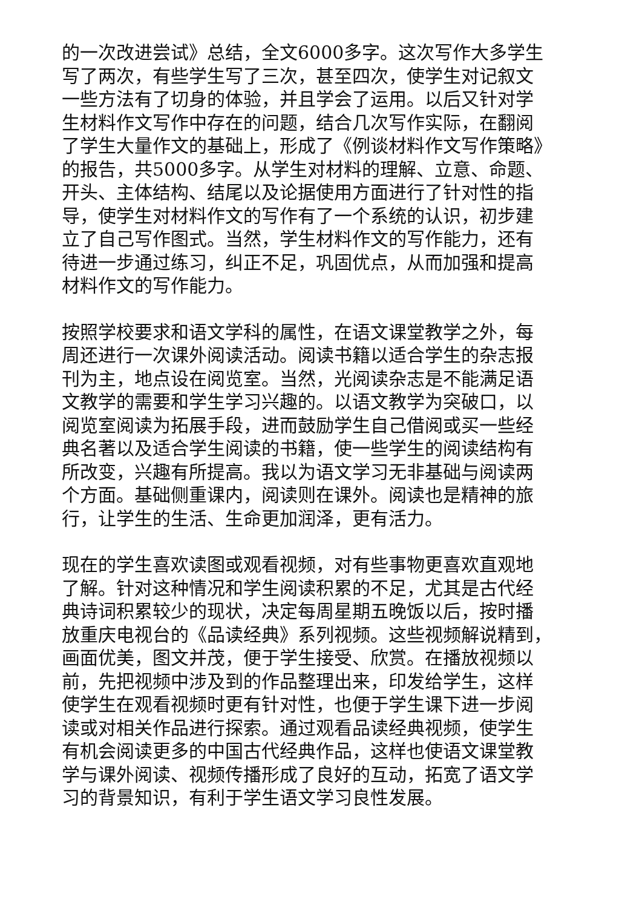的一次改进尝试》总结，全文6000多字。这次写作大多学生
写了两次，有些学生写了三次，甚至四次，使学生对记叙文
一些方法有了切身的体验，并且学会了运用。以后又针对学
生材料作文写作中存在的问题，结合几次写作实际，在翻阅
了学生大量作文的基础上，形成了《例谈材料作文写作策略》
的报告，共5000多字。从学生对材料的理解、立意、命题、
开头、主体结构、结尾以及论据使用方面进行了针对性的指
导，使学生对材料作文的写作有了一个系统的认识，初步建
立了自己写作图式。当然，学生材料作文的写作能力，还有
待进一步通过练习，纠正不足，巩固优点，从而加强和提高
材料作文的写作能力。
按照学校要求和语文学科的属性，在语文课堂教学之外，每
周还进行一次课外阅读活动。阅读书籍以适合学生的杂志报
刊为主，地点设在阅览室。当然，光阅读杂志是不能满足语
文教学的需要和学生学习兴趣的。以语文教学为突破口，以
阅览室阅读为拓展手段，进而鼓励学生自己借阅或买一些经
典名著以及适合学生阅读的书籍，使一些学生的阅读结构有
所改变，兴趣有所提高。我以为语文学习无非基础与阅读两
个方面。基础侧重课内，阅读则在课外。阅读也是精神的旅
行，让学生的生活、生命更加润泽，更有活力。
现在的学生喜欢读图或观看视频，对有些事物更喜欢直观地
了解。针对这种情况和学生阅读积累的不足，尤其是古代经
典诗词积累较少的现状，决定每周星期五晚饭以后，按时播
放重庆电视台的《品读经典》系列视频。这些视频解说精到，
画面优美，图文并茂，便于学生接受、欣赏。在播放视频以
前，先把视频中涉及到的作品整理出来，印发给学生，这样
使学生在观看视频时更有针对性，也便于学生课下进一步阅
读或对相关作品进行探索。通过观看品读经典视频，使学生
有机会阅读更多的中国古代经典作品，这样也使语文课堂教
学与课外阅读、视频传播形成了良好的互动，拓宽了语文学
习的背景知识，有利于学生语文学习良性发展。